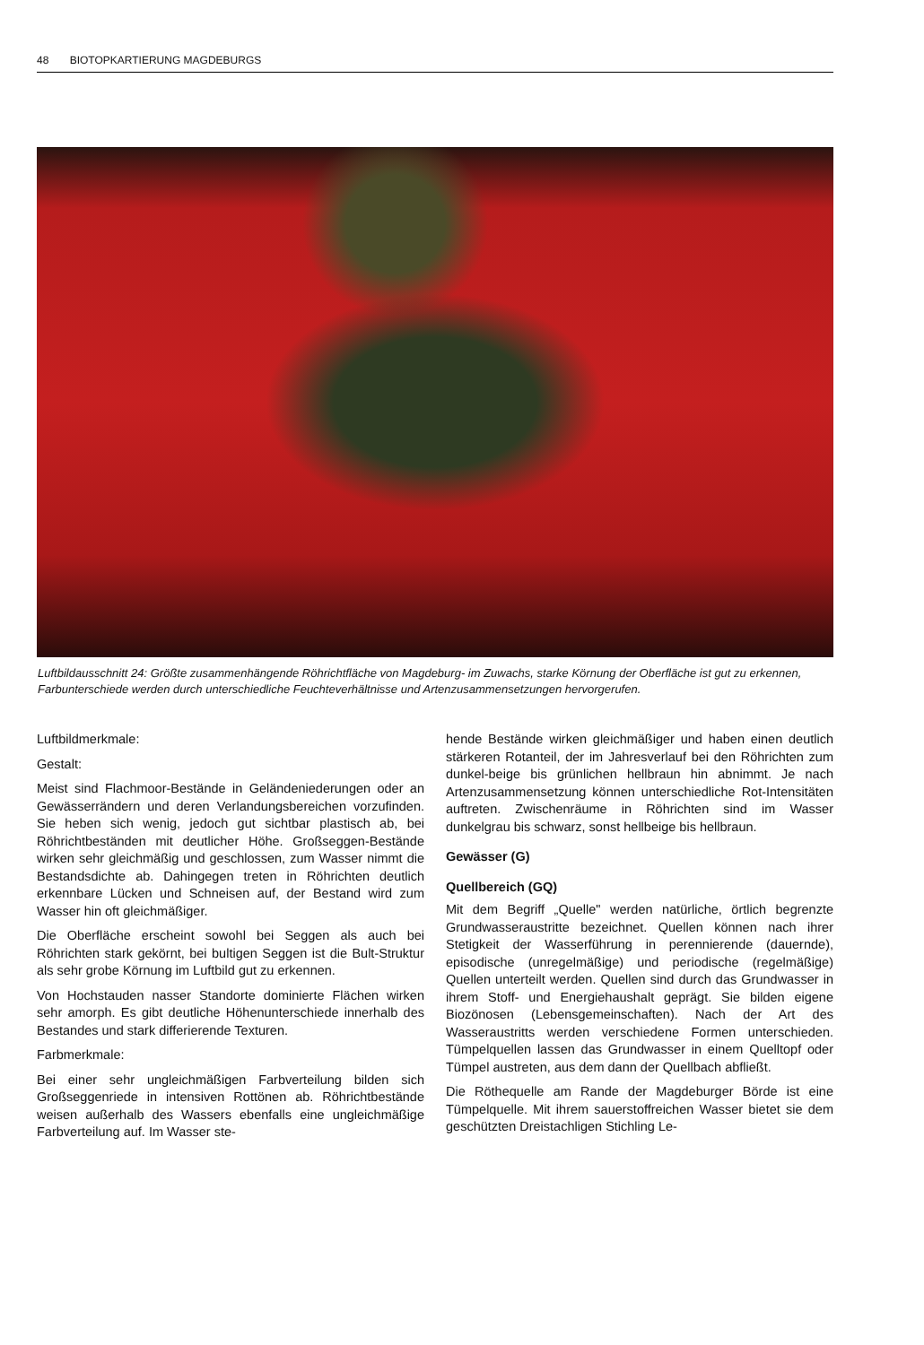48 BIOTOPKARTIERUNG MAGDEBURGS
Luftbildausschnitt 24: Größte zusammenhängende Röhrichtfläche von Magdeburg- im Zuwachs, starke Körnung der Oberfläche ist gut zu erkennen, Farbunterschiede werden durch unterschiedliche Feuchteverhältnisse und Artenzusammensetzungen hervorgerufen.
Luftbildmerkmale:
Gestalt:
Meist sind Flachmoor-Bestände in Geländeniederungen oder an Gewässerrändern und deren Verlandungsbereichen vorzufinden. Sie heben sich wenig, jedoch gut sichtbar plastisch ab, bei Röhrichtbeständen mit deutlicher Höhe. Großseggen-Bestände wirken sehr gleichmäßig und geschlossen, zum Wasser nimmt die Bestandsdichte ab. Dahingegen treten in Röhrichten deutlich erkennbare Lücken und Schneisen auf, der Bestand wird zum Wasser hin oft gleichmäßiger.
Die Oberfläche erscheint sowohl bei Seggen als auch bei Röhrichten stark gekörnt, bei bultigen Seggen ist die Bult-Struktur als sehr grobe Körnung im Luftbild gut zu erkennen.
Von Hochstauden nasser Standorte dominierte Flächen wirken sehr amorph. Es gibt deutliche Höhenunterschiede innerhalb des Bestandes und stark differierende Texturen.
Farbmerkmale:
Bei einer sehr ungleichmäßigen Farbverteilung bilden sich Großseggenriede in intensiven Rottönen ab. Röhrichtbestände weisen außerhalb des Wassers ebenfalls eine ungleichmäßige Farbverteilung auf. Im Wasser ste-
hende Bestände wirken gleichmäßiger und haben einen deutlich stärkeren Rotanteil, der im Jahresverlauf bei den Röhrichten zum dunkel-beige bis grünlichen hellbraun hin abnimmt. Je nach Artenzusammensetzung können unterschiedliche Rot-Intensitäten auftreten. Zwischenräume in Röhrichten sind im Wasser dunkelgrau bis schwarz, sonst hellbeige bis hellbraun.
Gewässer (G)
Quellbereich (GQ)
Mit dem Begriff „Quelle" werden natürliche, örtlich begrenzte Grundwasseraustritte bezeichnet. Quellen können nach ihrer Stetigkeit der Wasserführung in perennierende (dauernde), episodische (unregelmäßige) und periodische (regelmäßige) Quellen unterteilt werden. Quellen sind durch das Grundwasser in ihrem Stoff- und Energiehaushalt geprägt. Sie bilden eigene Biozönosen (Lebensgemeinschaften). Nach der Art des Wasseraustritts werden verschiedene Formen unterschieden. Tümpelquellen lassen das Grundwasser in einem Quelltopf oder Tümpel austreten, aus dem dann der Quellbach abfließt.
Die Röthequelle am Rande der Magdeburger Börde ist eine Tümpelquelle. Mit ihrem sauerstoffreichen Wasser bietet sie dem geschützten Dreistachligen Stichling Le-